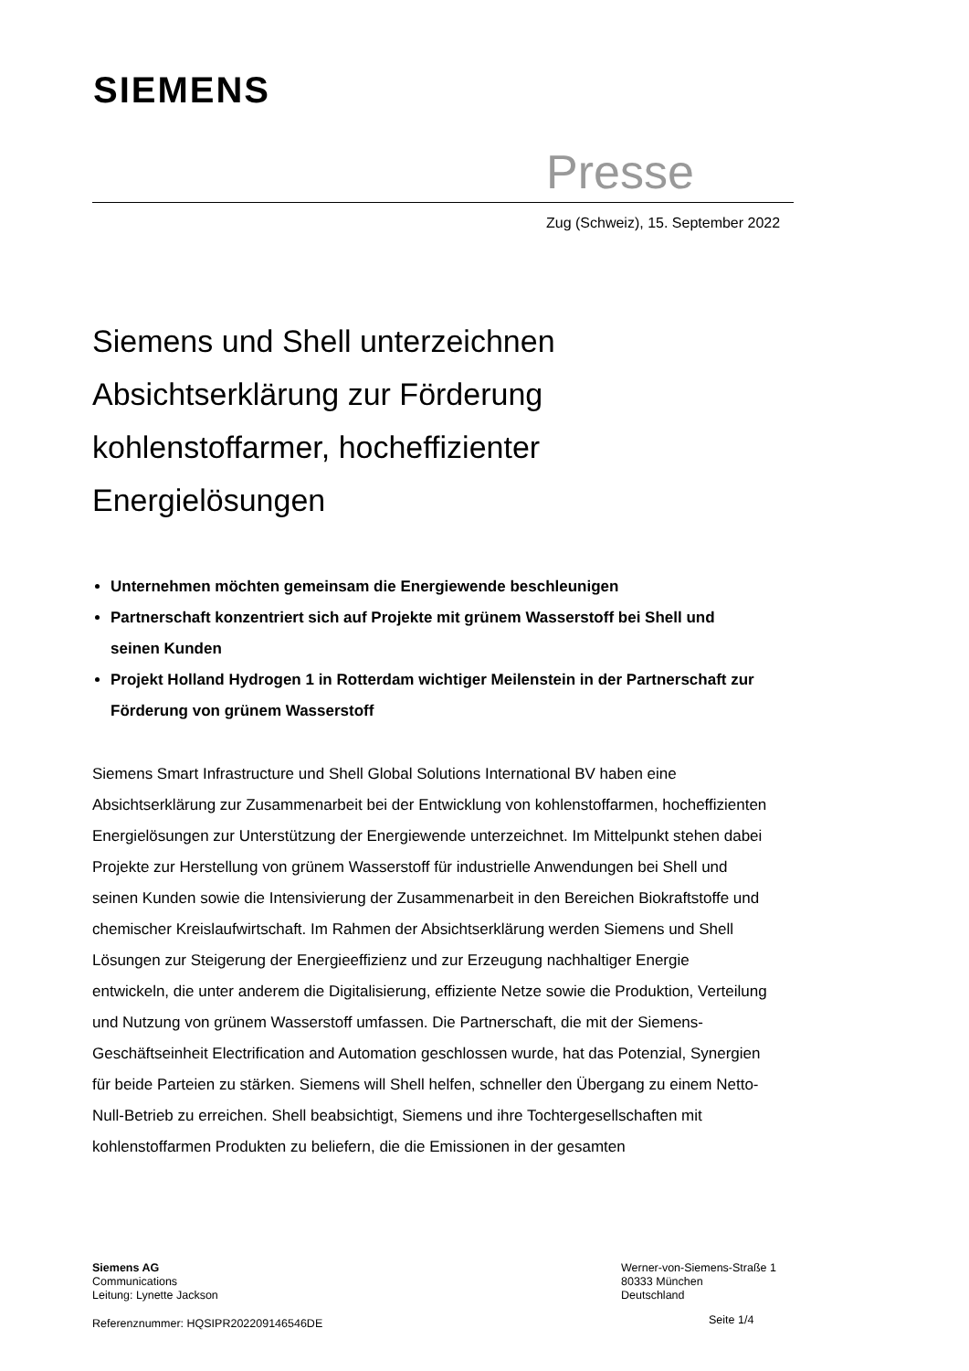SIEMENS
Presse
Zug (Schweiz), 15. September 2022
Siemens und Shell unterzeichnen Absichtserklärung zur Förderung kohlenstoffarmer, hocheffizienter Energielösungen
Unternehmen möchten gemeinsam die Energiewende beschleunigen
Partnerschaft konzentriert sich auf Projekte mit grünem Wasserstoff bei Shell und seinen Kunden
Projekt Holland Hydrogen 1 in Rotterdam wichtiger Meilenstein in der Partnerschaft zur Förderung von grünem Wasserstoff
Siemens Smart Infrastructure und Shell Global Solutions International BV haben eine Absichtserklärung zur Zusammenarbeit bei der Entwicklung von kohlenstoffarmen, hocheffizienten Energielösungen zur Unterstützung der Energiewende unterzeichnet. Im Mittelpunkt stehen dabei Projekte zur Herstellung von grünem Wasserstoff für industrielle Anwendungen bei Shell und seinen Kunden sowie die Intensivierung der Zusammenarbeit in den Bereichen Biokraftstoffe und chemischer Kreislaufwirtschaft. Im Rahmen der Absichtserklärung werden Siemens und Shell Lösungen zur Steigerung der Energieeffizienz und zur Erzeugung nachhaltiger Energie entwickeln, die unter anderem die Digitalisierung, effiziente Netze sowie die Produktion, Verteilung und Nutzung von grünem Wasserstoff umfassen. Die Partnerschaft, die mit der Siemens-Geschäftseinheit Electrification and Automation geschlossen wurde, hat das Potenzial, Synergien für beide Parteien zu stärken. Siemens will Shell helfen, schneller den Übergang zu einem Netto-Null-Betrieb zu erreichen. Shell beabsichtigt, Siemens und ihre Tochtergesellschaften mit kohlenstoffarmen Produkten zu beliefern, die die Emissionen in der gesamten
Siemens AG
Communications
Leitung: Lynette Jackson
Werner-von-Siemens-Straße 1
80333 München
Deutschland
Referenznummer: HQSIPR202209146546DE
Seite 1/4